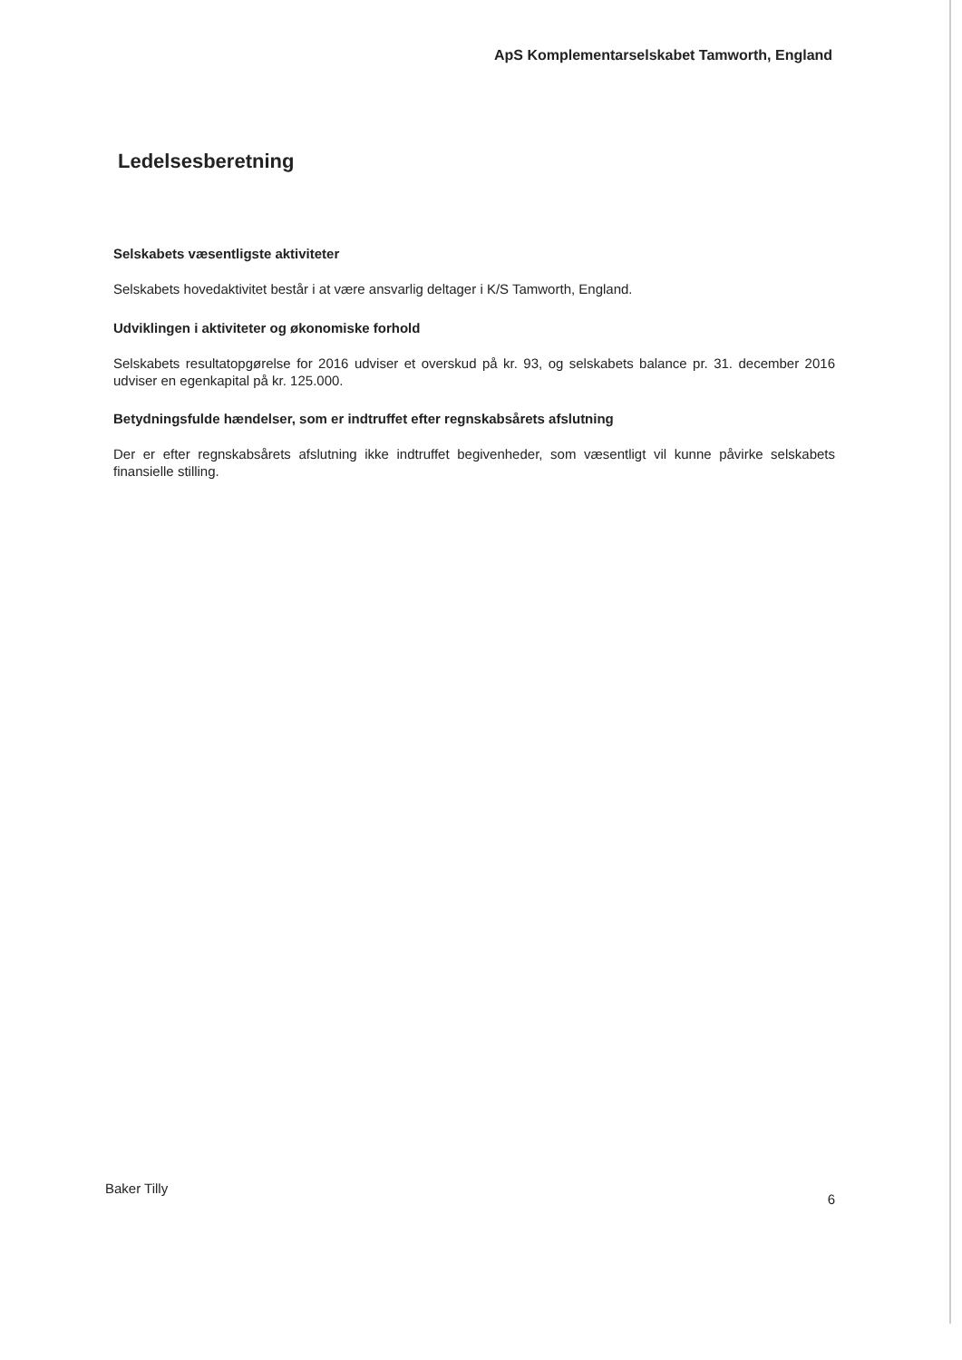ApS Komplementarselskabet Tamworth, England
Ledelsesberetning
Selskabets væsentligste aktiviteter
Selskabets hovedaktivitet består i at være ansvarlig deltager i K/S Tamworth, England.
Udviklingen i aktiviteter og økonomiske forhold
Selskabets resultatopgørelse for 2016 udviser et overskud på kr. 93, og selskabets balance pr. 31. december 2016 udviser en egenkapital på kr. 125.000.
Betydningsfulde hændelser, som er indtruffet efter regnskabsårets afslutning
Der er efter regnskabsårets afslutning ikke indtruffet begivenheder, som væsentligt vil kunne påvirke selskabets finansielle stilling.
Baker Tilly 6